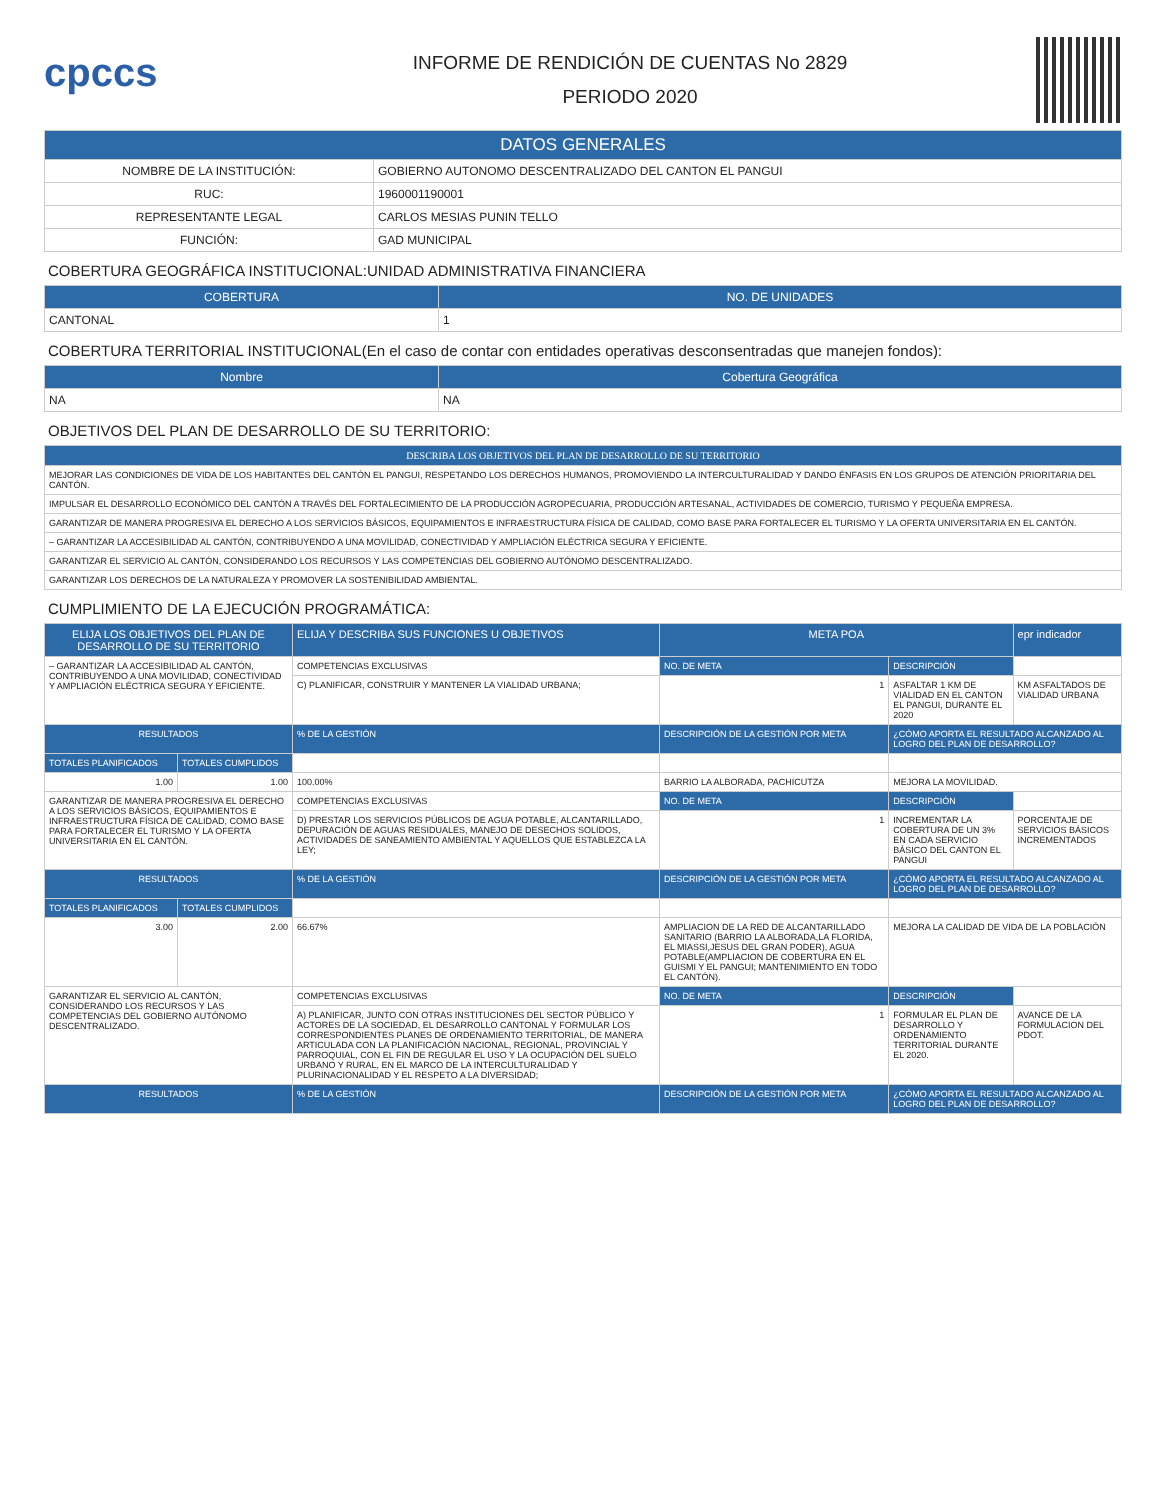cpccs
INFORME DE RENDICIÓN DE CUENTAS No 2829
PERIODO 2020
| DATOS GENERALES | |
| --- | --- |
| NOMBRE DE LA INSTITUCIÓN: | GOBIERNO AUTONOMO DESCENTRALIZADO DEL CANTON EL PANGUI |
| RUC: | 1960001190001 |
| REPRESENTANTE LEGAL | CARLOS MESIAS PUNIN TELLO |
| FUNCIÓN: | GAD MUNICIPAL |
COBERTURA GEOGRÁFICA INSTITUCIONAL:UNIDAD ADMINISTRATIVA FINANCIERA
| COBERTURA | NO. DE UNIDADES |
| --- | --- |
| CANTONAL | 1 |
COBERTURA TERRITORIAL INSTITUCIONAL(En el caso de contar con entidades operativas desconsentradas que manejen fondos):
| Nombre | Cobertura Geográfica |
| --- | --- |
| NA | NA |
OBJETIVOS DEL PLAN DE DESARROLLO DE SU TERRITORIO:
| DESCRIBA LOS OBJETIVOS DEL PLAN DE DESARROLLO DE SU TERRITORIO |
| --- |
| MEJORAR LAS CONDICIONES DE VIDA DE LOS HABITANTES DEL CANTÓN EL PANGUI, RESPETANDO LOS DERECHOS HUMANOS, PROMOVIENDO LA INTERCULTURALIDAD Y DANDO ÉNFASIS EN LOS GRUPOS DE ATENCIÓN PRIORITARIA DEL CANTÓN. |
| IMPULSAR EL DESARROLLO ECONÓMICO DEL CANTÓN A TRAVÉS DEL FORTALECIMIENTO DE LA PRODUCCIÓN AGROPECUARIA, PRODUCCIÓN ARTESANAL, ACTIVIDADES DE COMERCIO, TURISMO Y PEQUEÑA EMPRESA. |
| GARANTIZAR DE MANERA PROGRESIVA EL DERECHO A LOS SERVICIOS BÁSICOS, EQUIPAMIENTOS E INFRAESTRUCTURA FÍSICA DE CALIDAD, COMO BASE PARA FORTALECER EL TURISMO Y LA OFERTA UNIVERSITARIA EN EL CANTÓN. |
| – GARANTIZAR LA ACCESIBILIDAD AL CANTÓN, CONTRIBUYENDO A UNA MOVILIDAD, CONECTIVIDAD Y AMPLIACIÓN ELÉCTRICA SEGURA Y EFICIENTE. |
| GARANTIZAR EL SERVICIO AL CANTÓN, CONSIDERANDO LOS RECURSOS Y LAS COMPETENCIAS DEL GOBIERNO AUTÓNOMO DESCENTRALIZADO. |
| GARANTIZAR LOS DERECHOS DE LA NATURALEZA Y PROMOVER LA SOSTENIBILIDAD AMBIENTAL. |
CUMPLIMIENTO DE LA EJECUCIÓN PROGRAMÁTICA:
| ELIJA LOS OBJETIVOS DEL PLAN DE DESARROLLO DE SU TERRITORIO | | ELIJA Y DESCRIBA SUS FUNCIONES U OBJETIVOS | | META POA | | epr indicador |
| --- | --- | --- | --- | --- | --- | --- |
| – GARANTIZAR LA ACCESIBILIDAD AL CANTÓN, CONTRIBUYENDO A UNA MOVILIDAD, CONECTIVIDAD Y AMPLIACIÓN ELÉCTRICA SEGURA Y EFICIENTE. | | COMPETENCIAS EXCLUSIVAS | | NO. DE META | DESCRIPCIÓN | |
| | | C) PLANIFICAR, CONSTRUIR Y MANTENER LA VIALIDAD URBANA; | | 1 | ASFALTAR 1 KM DE VIALIDAD EN EL CANTON EL PANGUI, DURANTE EL 2020 | KM ASFALTADOS DE VIALIDAD URBANA |
| RESULTADOS | | % DE LA GESTIÓN | DESCRIPCIÓN DE LA GESTIÓN POR META | | ¿CÓMO APORTA EL RESULTADO ALCANZADO AL LOGRO DEL PLAN DE DESARROLLO? | |
| TOTALES PLANIFICADOS | TOTALES CUMPLIDOS | | | | | |
| 1.00 | 1.00 | 100.00% | BARRIO LA ALBORADA, PACHICUTZA | | MEJORA LA MOVILIDAD. | |
| GARANTIZAR DE MANERA PROGRESIVA EL DERECHO A LOS SERVICIOS BÁSICOS, EQUIPAMIENTOS E INFRAESTRUCTURA FÍSICA DE CALIDAD, COMO BASE PARA FORTALECER EL TURISMO Y LA OFERTA UNIVERSITARIA EN EL CANTÓN. | | COMPETENCIAS EXCLUSIVAS | | NO. DE META | DESCRIPCIÓN | |
| | | D) PRESTAR LOS SERVICIOS PÚBLICOS DE AGUA POTABLE, ALCANTARILLADO, DEPURACIÓN DE AGUAS RESIDUALES, MANEJO DE DESECHOS SOLIDOS, ACTIVIDADES DE SANEAMIENTO AMBIENTAL Y AQUELLOS QUE ESTABLEZCA LA LEY; | | 1 | INCREMENTAR LA COBERTURA DE UN 3% EN CADA SERVICIO BÁSICO DEL CANTON EL PANGUI | PORCENTAJE DE SERVICIOS BÁSICOS INCREMENTADOS |
| RESULTADOS | | % DE LA GESTIÓN | DESCRIPCIÓN DE LA GESTIÓN POR META | | ¿CÓMO APORTA EL RESULTADO ALCANZADO AL LOGRO DEL PLAN DE DESARROLLO? | |
| TOTALES PLANIFICADOS | TOTALES CUMPLIDOS | | | | | |
| 3.00 | 2.00 | 66.67% | AMPLIACION DE LA RED DE ALCANTARILLADO SANITARIO (BARRIO LA ALBORADA,LA FLORIDA, EL MIASSI,JESUS DEL GRAN PODER), AGUA POTABLE(AMPLIACION DE COBERTURA EN EL GUISMI Y EL PANGUI; MANTENIMIENTO EN TODO EL CANTÓN). | | MEJORA LA CALIDAD DE VIDA DE LA POBLACIÓN | |
| GARANTIZAR EL SERVICIO AL CANTÓN, CONSIDERANDO LOS RECURSOS Y LAS COMPETENCIAS DEL GOBIERNO AUTÓNOMO DESCENTRALIZADO. | | COMPETENCIAS EXCLUSIVAS | | NO. DE META | DESCRIPCIÓN | |
| | | A) PLANIFICAR, JUNTO CON OTRAS INSTITUCIONES DEL SECTOR PÚBLICO Y ACTORES DE LA SOCIEDAD, EL DESARROLLO CANTONAL Y FORMULAR LOS CORRESPONDIENTES PLANES DE ORDENAMIENTO TERRITORIAL, DE MANERA ARTICULADA CON LA PLANIFICACIÓN NACIONAL, REGIONAL, PROVINCIAL Y PARROQUIAL, CON EL FIN DE REGULAR EL USO Y LA OCUPACIÓN DEL SUELO URBANO Y RURAL, EN EL MARCO DE LA INTERCULTURALIDAD Y PLURINACIONALIDAD Y EL RESPETO A LA DIVERSIDAD; | | 1 | FORMULAR EL PLAN DE DESARROLLO Y ORDENAMIENTO TERRITORIAL DURANTE EL 2020. | AVANCE DE LA FORMULACION DEL PDOT. |
| RESULTADOS | | % DE LA GESTIÓN | DESCRIPCIÓN DE LA GESTIÓN POR META | | ¿CÓMO APORTA EL RESULTADO ALCANZADO AL LOGRO DEL PLAN DE DESARROLLO? | |